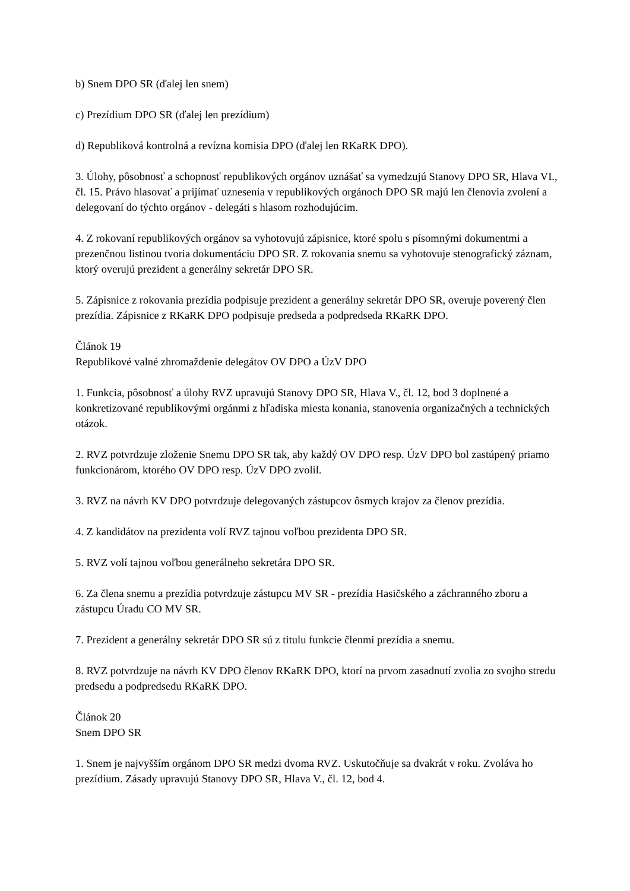b) Snem DPO SR (ďalej len snem)
c) Prezídium DPO SR (ďalej len prezídium)
d) Republiková kontrolná a revízna komisia DPO (ďalej len RKaRK DPO).
3. Úlohy, pôsobnosť a schopnosť republikových orgánov uznášať sa vymedzujú Stanovy DPO SR, Hlava VI., čl. 15. Právo hlasovať a prijímať uznesenia v republikových orgánoch DPO SR majú len členovia zvolení a delegovaní do týchto orgánov - delegáti s hlasom rozhodujúcim.
4. Z rokovaní republikových orgánov sa vyhotovujú zápisnice, ktoré spolu s písomnými dokumentmi a prezenčnou listinou tvoria dokumentáciu DPO SR. Z rokovania snemu sa vyhotovuje stenografický záznam, ktorý overujú prezident a generálny sekretár DPO SR.
5. Zápisnice z rokovania prezídia podpisuje prezident a generálny sekretár DPO SR, overuje poverený člen prezídia. Zápisnice z RKaRK DPO podpisuje predseda a podpredseda RKaRK DPO.
Článok 19
Republikové valné zhromaždenie delegátov OV DPO a ÚzV DPO
1. Funkcia, pôsobnosť a úlohy RVZ upravujú Stanovy DPO SR, Hlava V., čl. 12, bod 3 doplnené a konkretizované republikovými orgánmi z hľadiska miesta konania, stanovenia organizačných a technických otázok.
2. RVZ potvrdzuje zloženie Snemu DPO SR tak, aby každý OV DPO resp. ÚzV DPO bol zastúpený priamo funkcionárom, ktorého OV DPO resp. ÚzV DPO zvolil.
3. RVZ na návrh KV DPO potvrdzuje delegovaných zástupcov ôsmych krajov za členov prezídia.
4. Z kandidátov na prezidenta volí RVZ tajnou voľbou prezidenta DPO SR.
5. RVZ volí tajnou voľbou generálneho sekretára DPO SR.
6. Za člena snemu a prezídia potvrdzuje zástupcu MV SR - prezídia Hasičského a záchranného zboru a zástupcu Úradu CO MV SR.
7. Prezident a generálny sekretár DPO SR sú z titulu funkcie členmi prezídia a snemu.
8. RVZ potvrdzuje na návrh KV DPO členov RKaRK DPO, ktorí na prvom zasadnutí zvolia zo svojho stredu predsedu a podpredsedu RKaRK DPO.
Článok 20
Snem DPO SR
1. Snem je najvyšším orgánom DPO SR medzi dvoma RVZ. Uskutočňuje sa dvakrát v roku. Zvoláva ho prezídium. Zásady upravujú Stanovy DPO SR, Hlava V., čl. 12, bod 4.